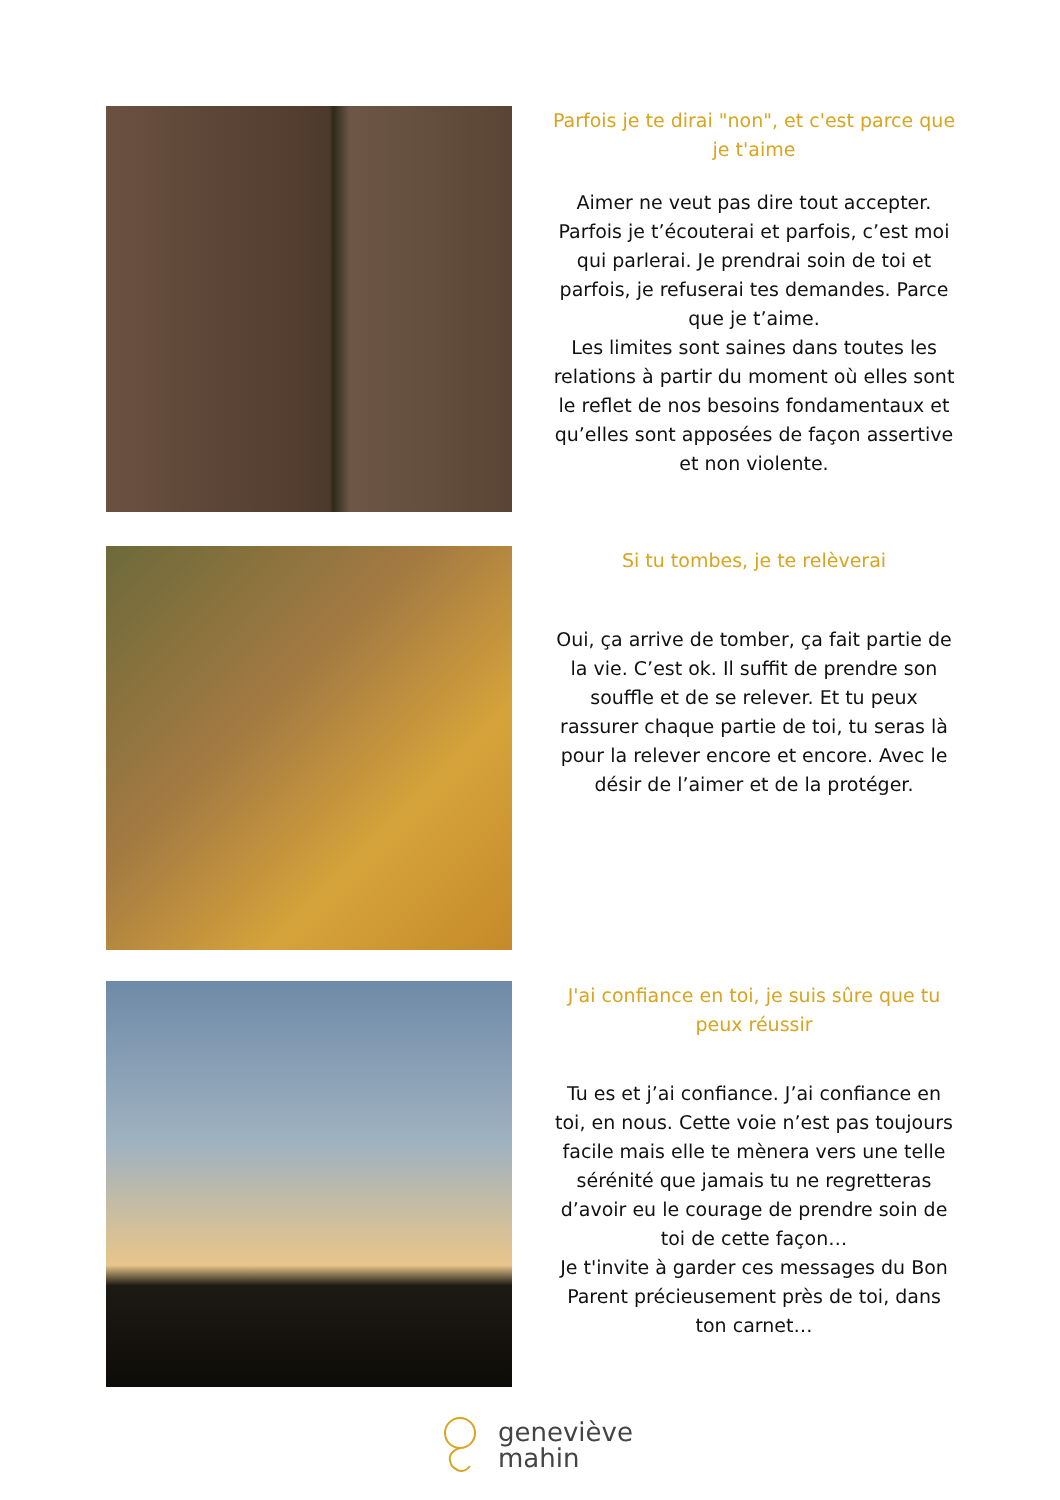Parfois je te dirai "non", et c'est parce que je t'aime
Aimer ne veut pas dire tout accepter. Parfois je t’écouterai et parfois, c’est moi qui parlerai. Je prendrai soin de toi et parfois, je refuserai tes demandes. Parce que je t’aime.
Les limites sont saines dans toutes les relations à partir du moment où elles sont le reflet de nos besoins fondamentaux et qu’elles sont apposées de façon assertive et non violente.
Si tu tombes, je te relèverai
Oui, ça arrive de tomber, ça fait partie de la vie. C’est ok. Il suffit de prendre son souffle et de se relever. Et tu peux rassurer chaque partie de toi, tu seras là pour la relever encore et encore. Avec le désir de l’aimer et de la protéger.
J'ai confiance en toi, je suis sûre que tu peux réussir
Tu es et j’ai confiance. J’ai confiance en toi, en nous. Cette voie n’est pas toujours facile mais elle te mènera vers une telle sérénité que jamais tu ne regretteras d’avoir eu le courage de prendre soin de toi de cette façon…
Je t'invite à garder ces messages du Bon Parent précieusement près de toi, dans ton carnet…
geneviève
mahin